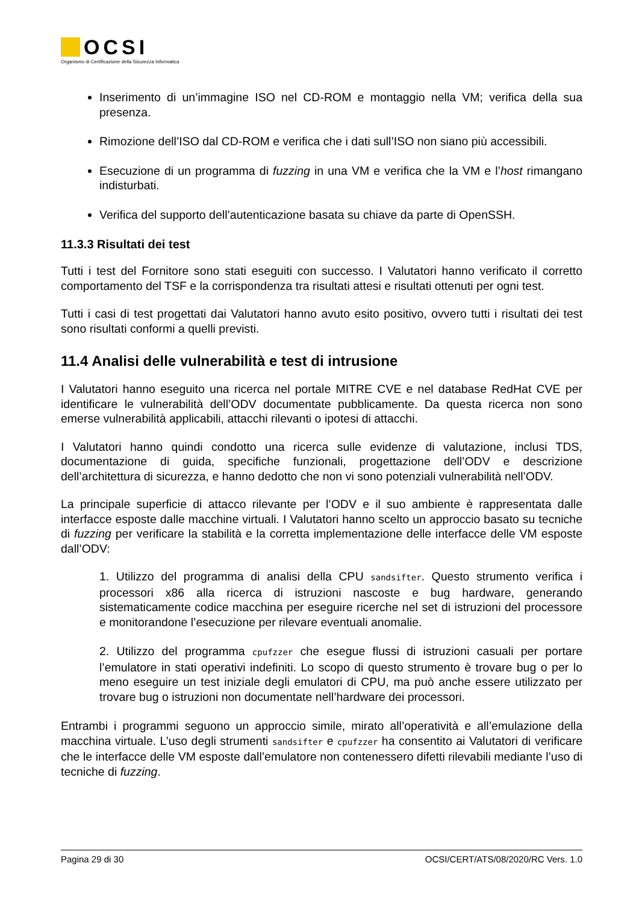OCSI
Organismo di Certificazione della Sicurezza Informatica
Inserimento di un’immagine ISO nel CD-ROM e montaggio nella VM; verifica della sua presenza.
Rimozione dell’ISO dal CD-ROM e verifica che i dati sull’ISO non siano più accessibili.
Esecuzione di un programma di fuzzing in una VM e verifica che la VM e l’host rimangano indisturbati.
Verifica del supporto dell’autenticazione basata su chiave da parte di OpenSSH.
11.3.3 Risultati dei test
Tutti i test del Fornitore sono stati eseguiti con successo. I Valutatori hanno verificato il corretto comportamento del TSF e la corrispondenza tra risultati attesi e risultati ottenuti per ogni test.
Tutti i casi di test progettati dai Valutatori hanno avuto esito positivo, ovvero tutti i risultati dei test sono risultati conformi a quelli previsti.
11.4 Analisi delle vulnerabilità e test di intrusione
I Valutatori hanno eseguito una ricerca nel portale MITRE CVE e nel database RedHat CVE per identificare le vulnerabilità dell’ODV documentate pubblicamente. Da questa ricerca non sono emerse vulnerabilità applicabili, attacchi rilevanti o ipotesi di attacchi.
I Valutatori hanno quindi condotto una ricerca sulle evidenze di valutazione, inclusi TDS, documentazione di guida, specifiche funzionali, progettazione dell’ODV e descrizione dell’architettura di sicurezza, e hanno dedotto che non vi sono potenziali vulnerabilità nell’ODV.
La principale superficie di attacco rilevante per l’ODV e il suo ambiente è rappresentata dalle interfacce esposte dalle macchine virtuali. I Valutatori hanno scelto un approccio basato su tecniche di fuzzing per verificare la stabilità e la corretta implementazione delle interfacce delle VM esposte dall’ODV:
1. Utilizzo del programma di analisi della CPU sandsifter. Questo strumento verifica i processori x86 alla ricerca di istruzioni nascoste e bug hardware, generando sistematicamente codice macchina per eseguire ricerche nel set di istruzioni del processore e monitorandone l’esecuzione per rilevare eventuali anomalie.
2. Utilizzo del programma cpufzzer che esegue flussi di istruzioni casuali per portare l’emulatore in stati operativi indefiniti. Lo scopo di questo strumento è trovare bug o per lo meno eseguire un test iniziale degli emulatori di CPU, ma può anche essere utilizzato per trovare bug o istruzioni non documentate nell’hardware dei processori.
Entrambi i programmi seguono un approccio simile, mirato all’operatività e all’emulazione della macchina virtuale. L’uso degli strumenti sandsifter e cpufzzer ha consentito ai Valutatori di verificare che le interfacce delle VM esposte dall’emulatore non contenessero difetti rilevabili mediante l’uso di tecniche di fuzzing.
Pagina 29 di 30 OCSI/CERT/ATS/08/2020/RC Vers. 1.0